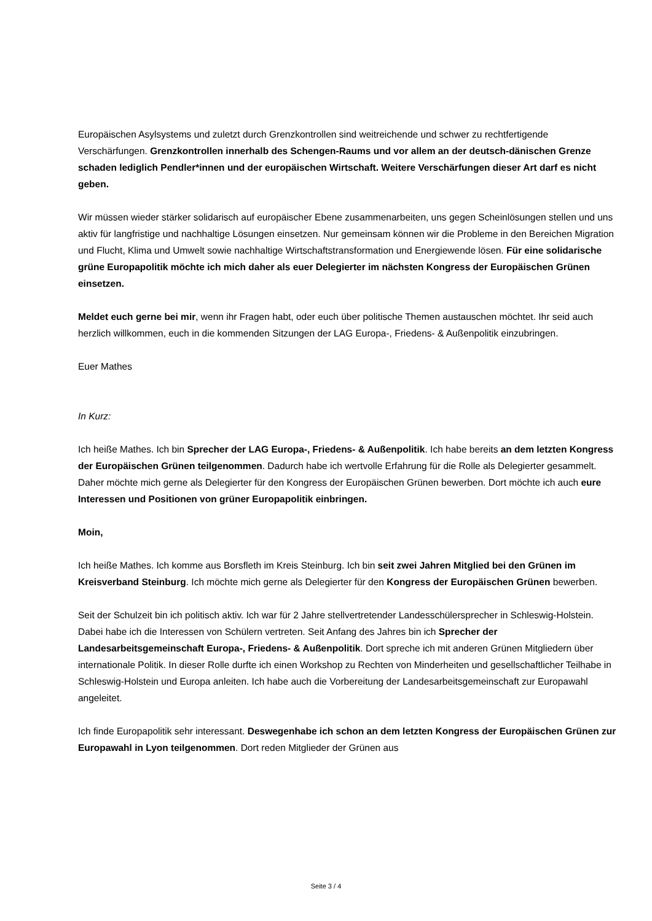Europäischen Asylsystems und zuletzt durch Grenzkontrollen sind weitreichende und schwer zu rechtfertigende Verschärfungen. Grenzkontrollen innerhalb des Schengen-Raums und vor allem an der deutsch-dänischen Grenze schaden lediglich Pendler*innen und der europäischen Wirtschaft. Weitere Verschärfungen dieser Art darf es nicht geben.
Wir müssen wieder stärker solidarisch auf europäischer Ebene zusammenarbeiten, uns gegen Scheinlösungen stellen und uns aktiv für langfristige und nachhaltige Lösungen einsetzen. Nur gemeinsam können wir die Probleme in den Bereichen Migration und Flucht, Klima und Umwelt sowie nachhaltige Wirtschaftstransformation und Energiewende lösen. Für eine solidarische grüne Europapolitik möchte ich mich daher als euer Delegierter im nächsten Kongress der Europäischen Grünen einsetzen.
Meldet euch gerne bei mir, wenn ihr Fragen habt, oder euch über politische Themen austauschen möchtet. Ihr seid auch herzlich willkommen, euch in die kommenden Sitzungen der LAG Europa-, Friedens- & Außenpolitik einzubringen.
Euer Mathes
In Kurz:
Ich heiße Mathes. Ich bin Sprecher der LAG Europa-, Friedens- & Außenpolitik. Ich habe bereits an dem letzten Kongress der Europäischen Grünen teilgenommen. Dadurch habe ich wertvolle Erfahrung für die Rolle als Delegierter gesammelt. Daher möchte mich gerne als Delegierter für den Kongress der Europäischen Grünen bewerben. Dort möchte ich auch eure Interessen und Positionen von grüner Europapolitik einbringen.
Moin,
Ich heiße Mathes. Ich komme aus Borsfleth im Kreis Steinburg. Ich bin seit zwei Jahren Mitglied bei den Grünen im Kreisverband Steinburg. Ich möchte mich gerne als Delegierter für den Kongress der Europäischen Grünen bewerben.
Seit der Schulzeit bin ich politisch aktiv. Ich war für 2 Jahre stellvertretender Landesschülersprecher in Schleswig-Holstein. Dabei habe ich die Interessen von Schülern vertreten. Seit Anfang des Jahres bin ich Sprecher der Landesarbeitsgemeinschaft Europa-, Friedens- & Außenpolitik. Dort spreche ich mit anderen Grünen Mitgliedern über internationale Politik. In dieser Rolle durfte ich einen Workshop zu Rechten von Minderheiten und gesellschaftlicher Teilhabe in Schleswig-Holstein und Europa anleiten. Ich habe auch die Vorbereitung der Landesarbeitsgemeinschaft zur Europawahl angeleitet.
Ich finde Europapolitik sehr interessant. Deswegenhabe ich schon an dem letzten Kongress der Europäischen Grünen zur Europawahl in Lyon teilgenommen. Dort reden Mitglieder der Grünen aus
Seite 3 / 4